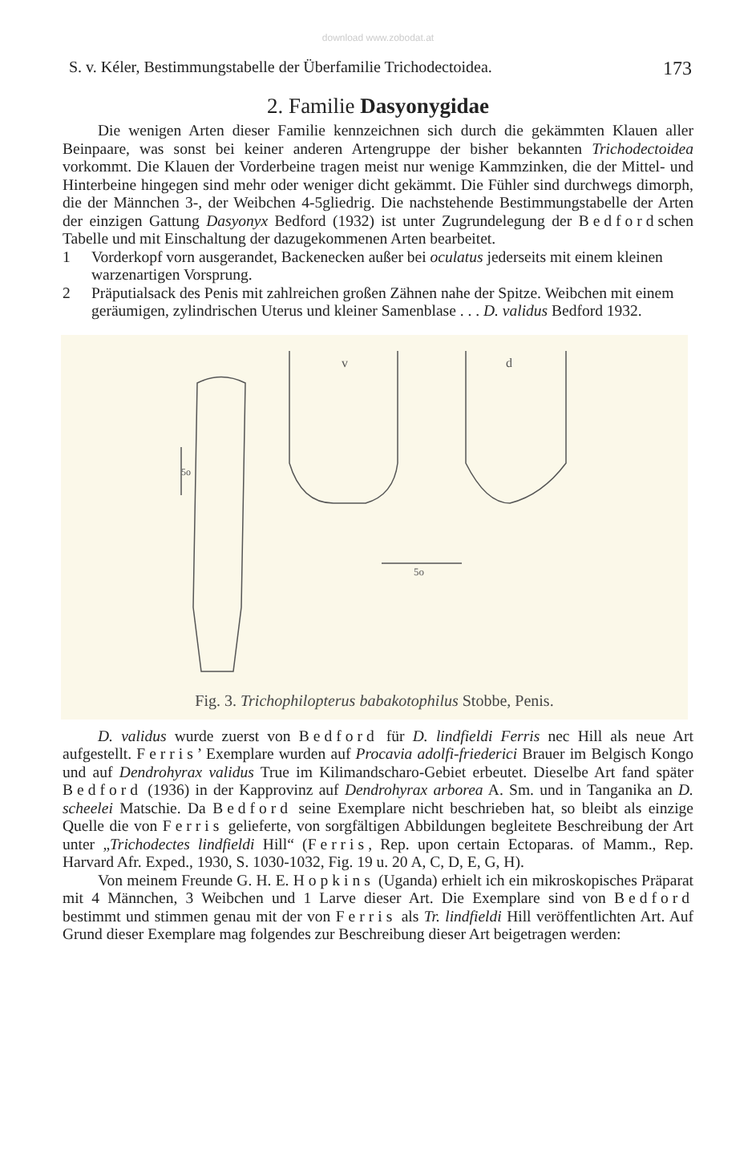download www.zobodat.at
S. v. Kéler, Bestimmungstabelle der Überfamilie Trichodectoidea. 173
2. Familie Dasyonygidae
Die wenigen Arten dieser Familie kennzeichnen sich durch die gekämmten Klauen aller Beinpaare, was sonst bei keiner anderen Artengruppe der bisher bekannten Trichodectoidea vorkommt. Die Klauen der Vorderbeine tragen meist nur wenige Kammzinken, die der Mittel- und Hinterbeine hingegen sind mehr oder weniger dicht gekämmt. Die Fühler sind durchwegs dimorph, die der Männchen 3-, der Weibchen 4-5gliedrig. Die nachstehende Bestimmungstabelle der Arten der einzigen Gattung Dasyonyx Bedford (1932) ist unter Zugrundelegung der Bedfordschen Tabelle und mit Einschaltung der dazugekommenen Arten bearbeitet.
1 Vorderkopf vorn ausgerandet, Backenecken außer bei oculatus jederseits mit einem kleinen warzenartigen Vorsprung.
2 Präputialsack des Penis mit zahlreichen großen Zähnen nahe der Spitze. Weibchen mit einem geräumigen, zylindrischen Uterus und kleiner Samenblase . . . D. validus Bedford 1932.
5o
5o
v
d
Fig. 3. Trichophilopterus babakotophilus Stobbe, Penis.
D. validus wurde zuerst von Bedford für D. lindfieldi Ferris nec Hill als neue Art aufgestellt. Ferris’ Exemplare wurden auf Procavia adolfi-friederici Brauer im Belgisch Kongo und auf Dendrohyrax validus True im Kilimandscharo-Gebiet erbeutet. Dieselbe Art fand später Bedford (1936) in der Kapprovinz auf Dendrohyrax arborea A. Sm. und in Tanganika an D. scheelei Matschie. Da Bedford seine Exemplare nicht beschrieben hat, so bleibt als einzige Quelle die von Ferris gelieferte, von sorgfältigen Abbildungen begleitete Beschreibung der Art unter „Trichodectes lindfieldi Hill“ (Ferris, Rep. upon certain Ectoparas. of Mamm., Rep. Harvard Afr. Exped., 1930, S. 1030-1032, Fig. 19 u. 20 A, C, D, E, G, H).
Von meinem Freunde G. H. E. Hopkins (Uganda) erhielt ich ein mikroskopisches Präparat mit 4 Männchen, 3 Weibchen und 1 Larve dieser Art. Die Exemplare sind von Bedford bestimmt und stimmen genau mit der von Ferris als Tr. lindfieldi Hill veröffentlichten Art. Auf Grund dieser Exemplare mag folgendes zur Beschreibung dieser Art beigetragen werden: